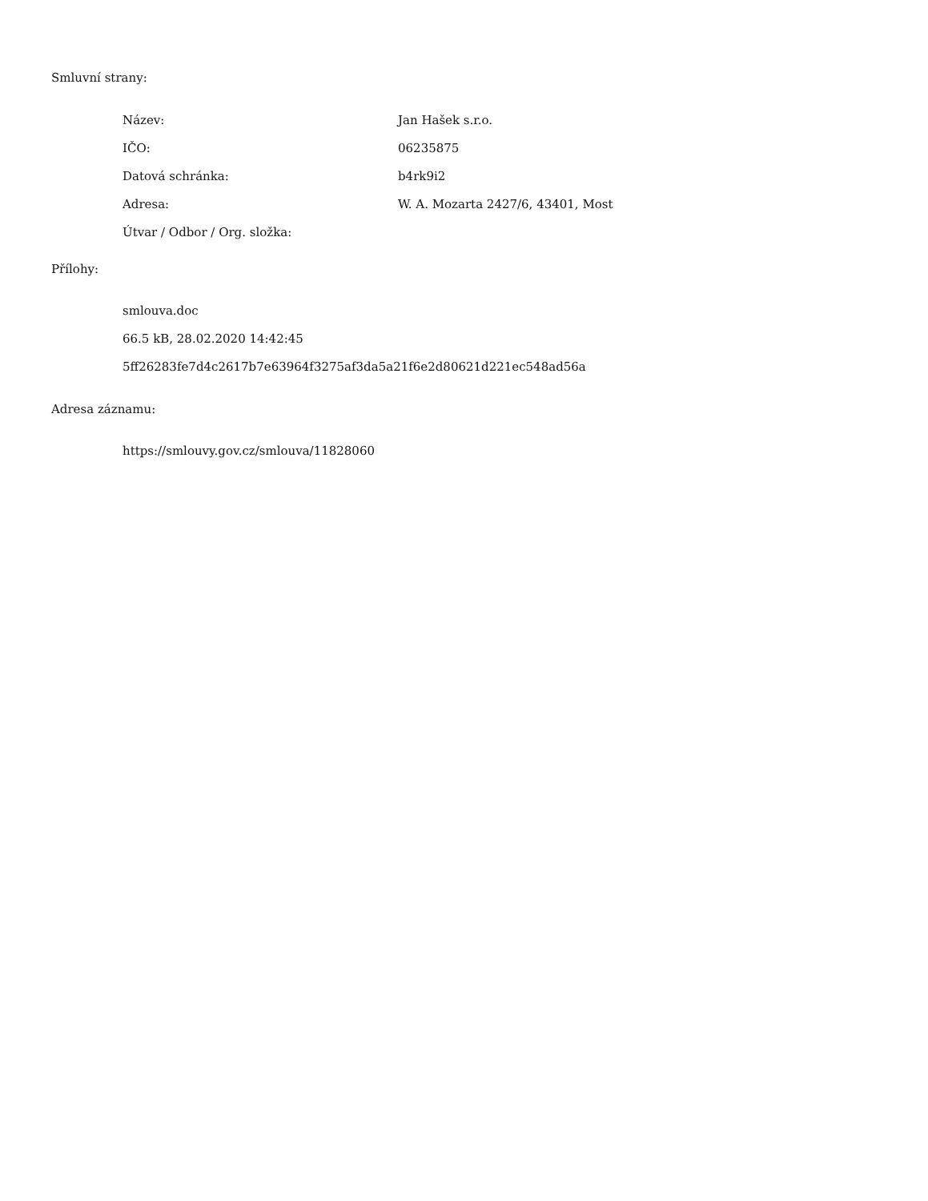Smluvní strany:
| Název: | Jan Hašek s.r.o. |
| IČO: | 06235875 |
| Datová schránka: | b4rk9i2 |
| Adresa: | W. A. Mozarta 2427/6, 43401, Most |
| Útvar / Odbor / Org. složka: | |
Přílohy:
smlouva.doc
66.5 kB, 28.02.2020 14:42:45
5ff26283fe7d4c2617b7e63964f3275af3da5a21f6e2d80621d221ec548ad56a
Adresa záznamu:
https://smlouvy.gov.cz/smlouva/11828060